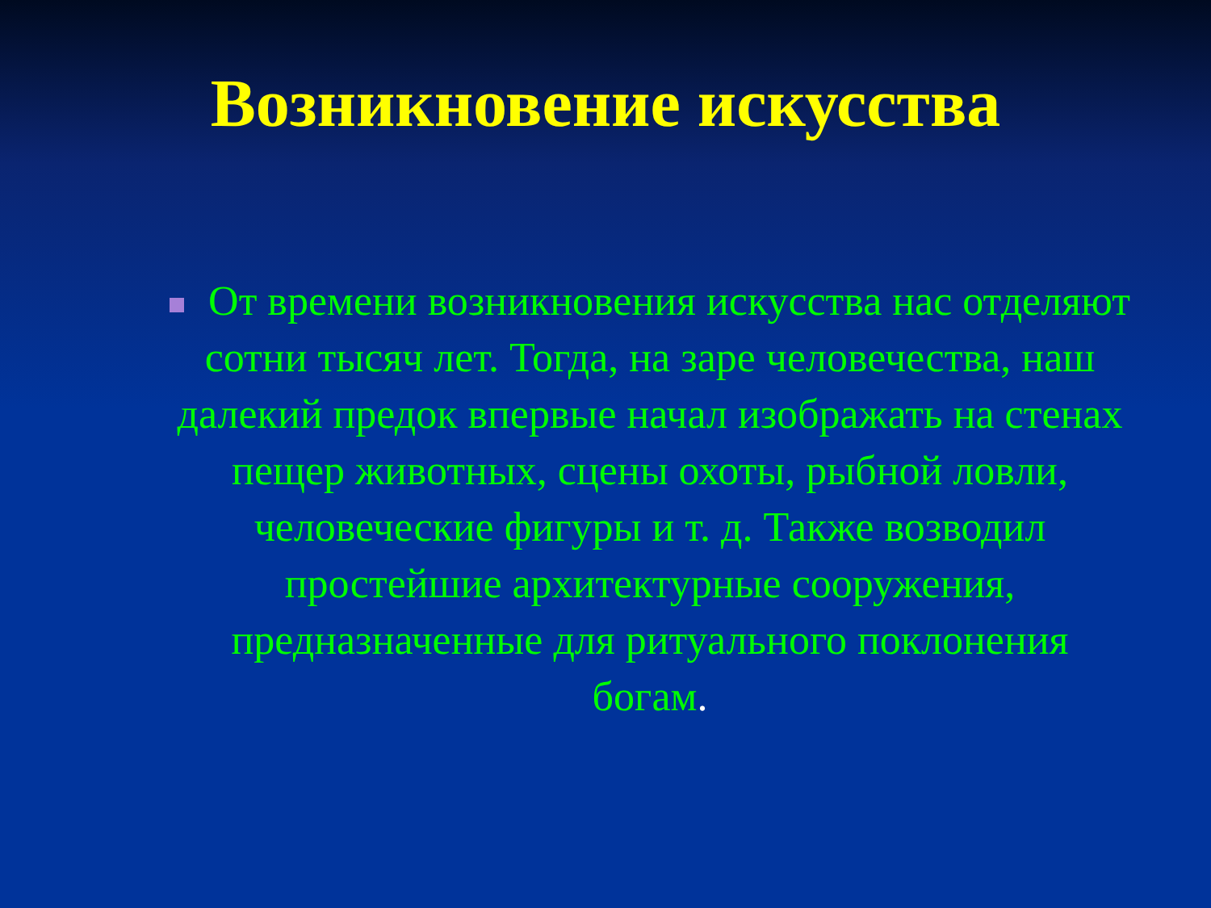Возникновение искусства
От времени возникновения искусства нас отделяют сотни тысяч лет. Тогда, на заре человечества, наш далекий предок впервые начал изображать на стенах пещер животных, сцены охоты, рыбной ловли, человеческие фигуры и т. д. Также возводил простейшие архитектурные сооружения, предназначенные для ритуального поклонения богам.